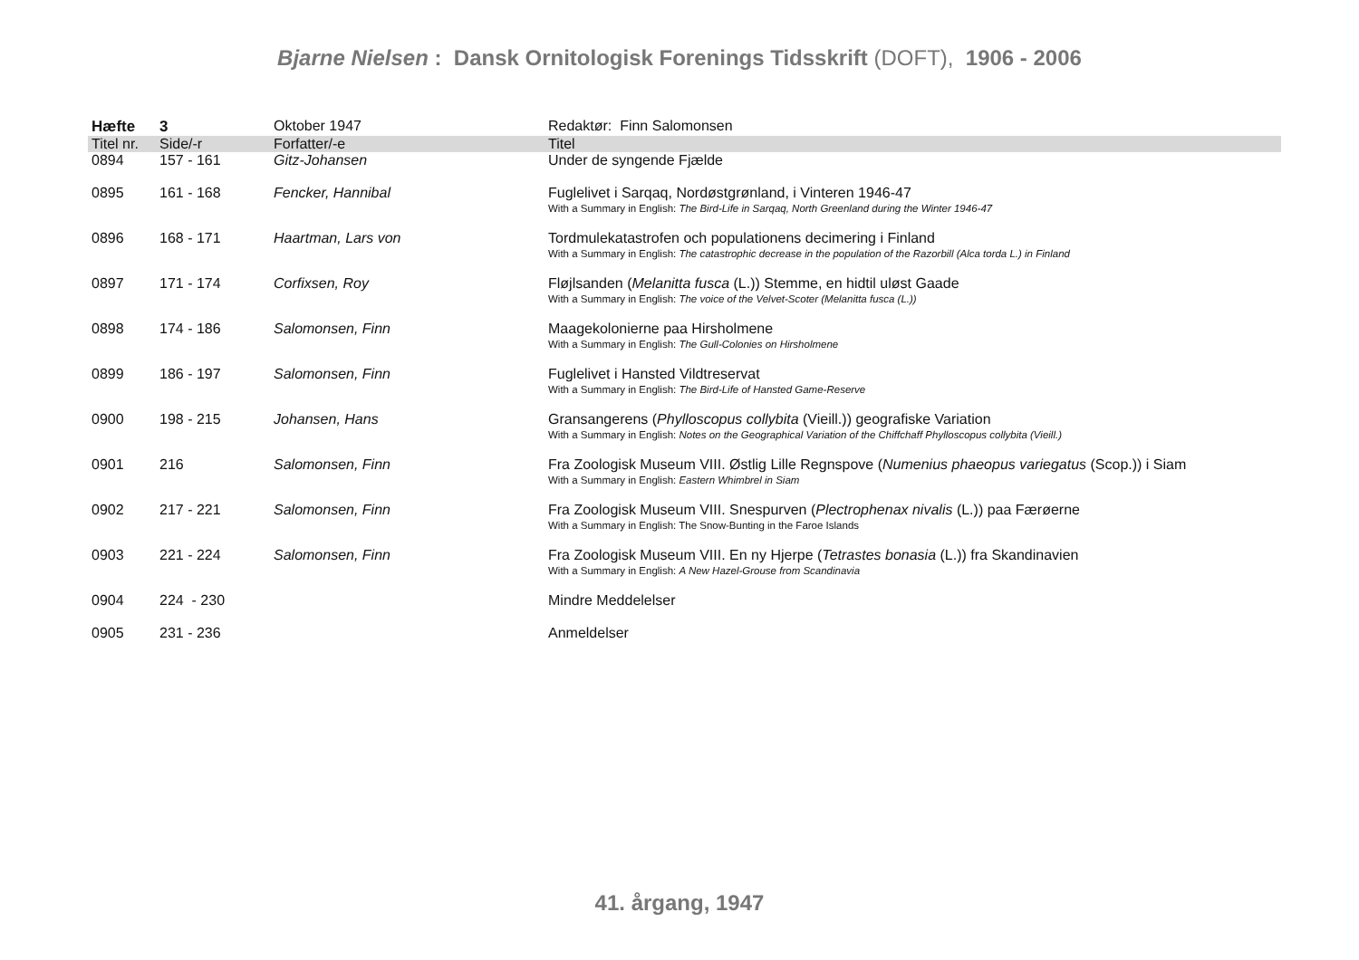Bjarne Nielsen : Dansk Ornitologisk Forenings Tidsskrift (DOFT), 1906 - 2006
| Hæfte | 3 | Oktober 1947 | Redaktør: Finn Salomonsen |
| Titel nr. | Side/-r | Forfatter/-e | Titel |
| 0894 | 157 - 161 | Gitz-Johansen | Under de syngende Fjælde |
| 0895 | 161 - 168 | Fencker, Hannibal | Fuglelivet i Sarqaq, Nordøstgrønland, i Vinteren 1946-47 With a Summary in English: The Bird-Life in Sarqaq, North Greenland during the Winter 1946-47 |
| 0896 | 168 - 171 | Haartman, Lars von | Tordmulekatastrofen och populationens decimering i Finland With a Summary in English: The catastrophic decrease in the population of the Razorbill (Alca torda L.) in Finland |
| 0897 | 171 - 174 | Corfixsen, Roy | Fløjlsanden ( Melanitta fusca (L.)) Stemme, en hidtil uløst Gaade With a Summary in English: The voice of the Velvet-Scoter (Melanitta fusca (L.)) |
| 0898 | 174 - 186 | Salomonsen, Finn | Maagekolonierne paa Hirsholmene With a Summary in English: The Gull-Colonies on Hirsholmene |
| 0899 | 186 - 197 | Salomonsen, Finn | Fuglelivet i Hansted Vildtreservat With a Summary in English: The Bird-Life of Hansted Game-Reserve |
| 0900 | 198 - 215 | Johansen, Hans | Gransangerens ( Phylloscopus collybita (Vieill.)) geografiske Variation With a Summary in English: Notes on the Geographical Variation of the Chiffchaff Phylloscopus collybita (Vieill.) |
| 0901 | 216 | Salomonsen, Finn | Fra Zoologisk Museum VIII. Østlig Lille Regnspove ( Numenius phaeopus variegatus (Scop.)) i Siam With a Summary in English: Eastern Whimbrel in Siam |
| 0902 | 217 - 221 | Salomonsen, Finn | Fra Zoologisk Museum VIII. Snespurven ( Plectrophenax nivalis (L.)) paa Færøerne With a Summary in English: The Snow-Bunting in the Faroe Islands |
| 0903 | 221 - 224 | Salomonsen, Finn | Fra Zoologisk Museum VIII. En ny Hjerpe ( Tetrastes bonasia (L.)) fra Skandinavien With a Summary in English: A New Hazel-Grouse from Scandinavia |
| 0904 | 224 - 230 | | Mindre Meddelelser |
| 0905 | 231 - 236 | | Anmeldelser |
41. årgang, 1947